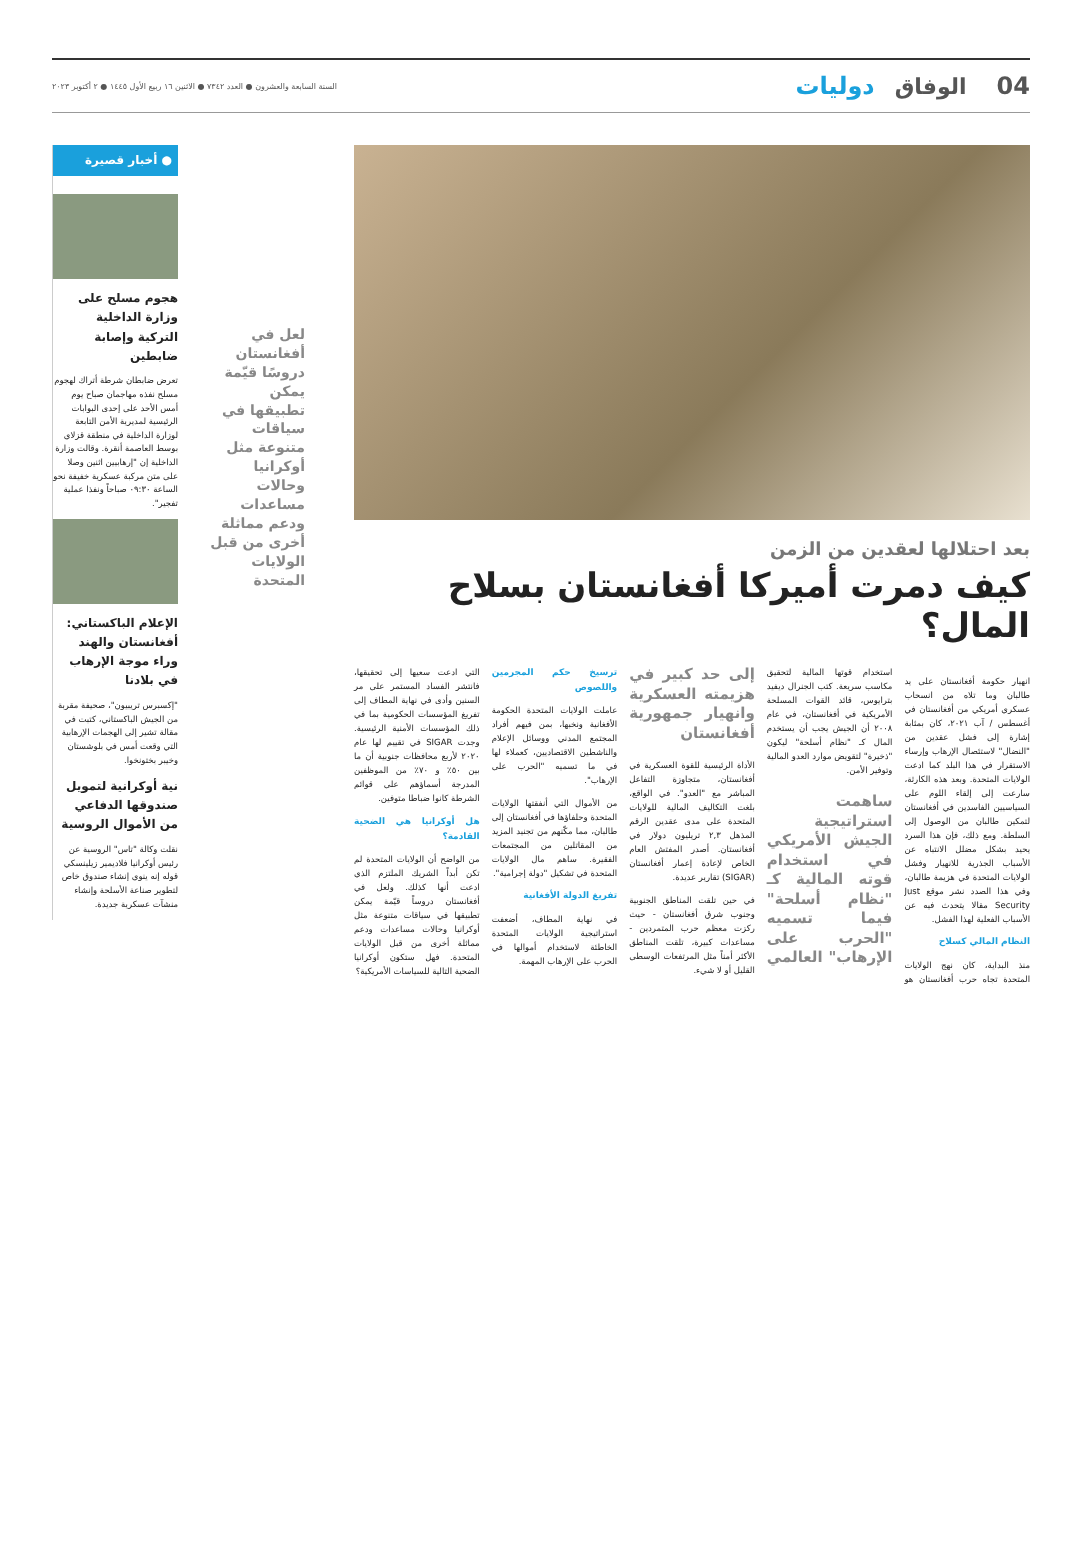04 الوفاق دوليات
السنة السابعة والعشرون ● العدد ٧٣٤٢ ● الاثنين ١٦ ربيع الأول ١٤٤٥ ● ٢ أكتوبر ٢٠٢٣
بعد احتلالها لعقدين من الزمن
كيف دمرت أميركا أفغانستان بسلاح المال؟
انهيار حكومة أفغانستان على يد طالبان وما تلاه من انسحاب عسكري أمريكي من أفغانستان في أغسطس / آب ٢٠٢١، كان بمثابة إشارة إلى فشل عقدين من "النضال" لاستئصال الإرهاب وإرساء الاستقرار في هذا البلد كما ادعت الولايات المتحدة. وبعد هذه الكارثة، سارعت إلى إلقاء اللوم على السياسيين الفاسدين في أفغانستان لتمكين طالبان من الوصول إلى السلطة. ومع ذلك، فإن هذا السرد يحيد بشكل مضلل الانتباه عن الأسباب الجذرية للانهيار وفشل الولايات المتحدة في هزيمة طالبان، وفي هذا الصدد نشر موقع Just Security مقالا يتحدث فيه عن الأسباب الفعلية لهذا الفشل.
النظام المالي كسلاح
منذ البداية، كان نهج الولايات المتحدة تجاه حرب أفغانستان هو استخدام قوتها المالية لتحقيق مكاسب سريعة. كتب الجنرال ديفيد بترايوس، قائد القوات المسلحة الأمريكية في أفغانستان، في عام ٢٠٠٨ أن الجيش يجب أن يستخدم المال كـ "نظام أسلحة" ليكون "ذخيرة" لتقويض موارد العدو المالية وتوفير الأمن.
ساهمت استراتيجية الجيش الأمريكي في استخدام قوته المالية كـ "نظام أسلحة" فيما تسميه "الحرب على الإرهاب" العالمي إلى حد كبير في هزيمته العسكرية وانهيار جمهورية أفغانستان
الأداة الرئيسية للقوة العسكرية في أفغانستان، متجاوزة التفاعل المباشر مع "العدو". في الواقع، بلغت التكاليف المالية للولايات المتحدة على مدى عقدين الرقم المذهل ٢,٣ تريليون دولار في أفغانستان. أصدر المفتش العام الخاص لإعادة إعمار أفغانستان (SIGAR) تقارير عديدة.
في حين تلقت المناطق الجنوبية وجنوب شرق أفغانستان - حيث ركزت معظم حرب المتمردين - مساعدات كبيرة، تلقت المناطق الأكثر أمناً مثل المرتفعات الوسطى القليل أو لا شيء.
ترسيخ حكم المجرمين واللصوص
عاملت الولايات المتحدة الحكومة الأفغانية ونخبها، بمن فيهم أفراد المجتمع المدني ووسائل الإعلام والناشطين الاقتصاديين، كعملاء لها في ما تسميه "الحرب على الإرهاب".
من الأموال التي أنفقتها الولايات المتحدة وحلفاؤها في أفغانستان إلى طالبان، مما مكّنهم من تجنيد المزيد من المقاتلين من المجتمعات الفقيرة. ساهم مال الولايات المتحدة في تشكيل "دولة إجرامية".
تفريغ الدولة الأفغانية
في نهاية المطاف، أضعفت استراتيجية الولايات المتحدة الخاطئة لاستخدام أموالها في الحرب على الإرهاب المهمة.
التي ادعت سعيها إلى تحقيقها، فانتشر الفساد المستمر على مر السنين وأدى في نهاية المطاف إلى تفريغ المؤسسات الحكومية بما في ذلك المؤسسات الأمنية الرئيسية. وجدت SIGAR في تقييم لها عام ٢٠٢٠ لأربع محافظات جنوبية أن ما بين ٥٠٪ و ٧٠٪ من الموظفين المدرجة أسماؤهم على قوائم الشرطة كانوا ضباطا متوفين.
هل أوكرانيا هي الضحية القادمة؟
من الواضح أن الولايات المتحدة لم تكن أبداً الشريك الملتزم الذي ادعت أنها كذلك. ولعل في أفغانستان دروساً قيّمة يمكن تطبيقها في سياقات متنوعة مثل أوكرانيا وحالات مساعدات ودعم مماثلة أخرى من قبل الولايات المتحدة. فهل ستكون أوكرانيا الضحية التالية للسياسات الأمريكية؟
لعل في أفغانستان دروسًا قيّمة يمكن تطبيقها في سياقات متنوعة مثل أوكرانيا وحالات مساعدات ودعم مماثلة أخرى من قبل الولايات المتحدة
● أخبار قصيرة
هجوم مسلح على وزارة الداخلية التركية وإصابة ضابطين
تعرض ضابطان شرطة أتراك لهجوم مسلح نفذه مهاجمان صباح يوم أمس الأحد على إحدى البوابات الرئيسية لمديرية الأمن التابعة لوزارة الداخلية في منطقة قزلاي بوسط العاصمة أنقرة. وقالت وزارة الداخلية إن "إرهابيين اثنين وصلا على متن مركبة عسكرية خفيفة نحو الساعة ٠٩:٣٠ صباحاً ونفذا عملية تفجير".
الإعلام الباكستاني: أفغانستان والهند وراء موجة الإرهاب في بلادنا
"إكسبرس تريبيون"، صحيفة مقربة من الجيش الباكستاني، كتبت في مقالة تشير إلى الهجمات الإرهابية التي وقعت أمس في بلوشستان وخيبر بختونخوا.
نية أوكرانية لتمويل صندوقها الدفاعي من الأموال الروسية
نقلت وكالة "تاس" الروسية عن رئيس أوكرانيا فلاديمير زيلينسكي قوله إنه ينوي إنشاء صندوق خاص لتطوير صناعة الأسلحة وإنشاء منشآت عسكرية جديدة.